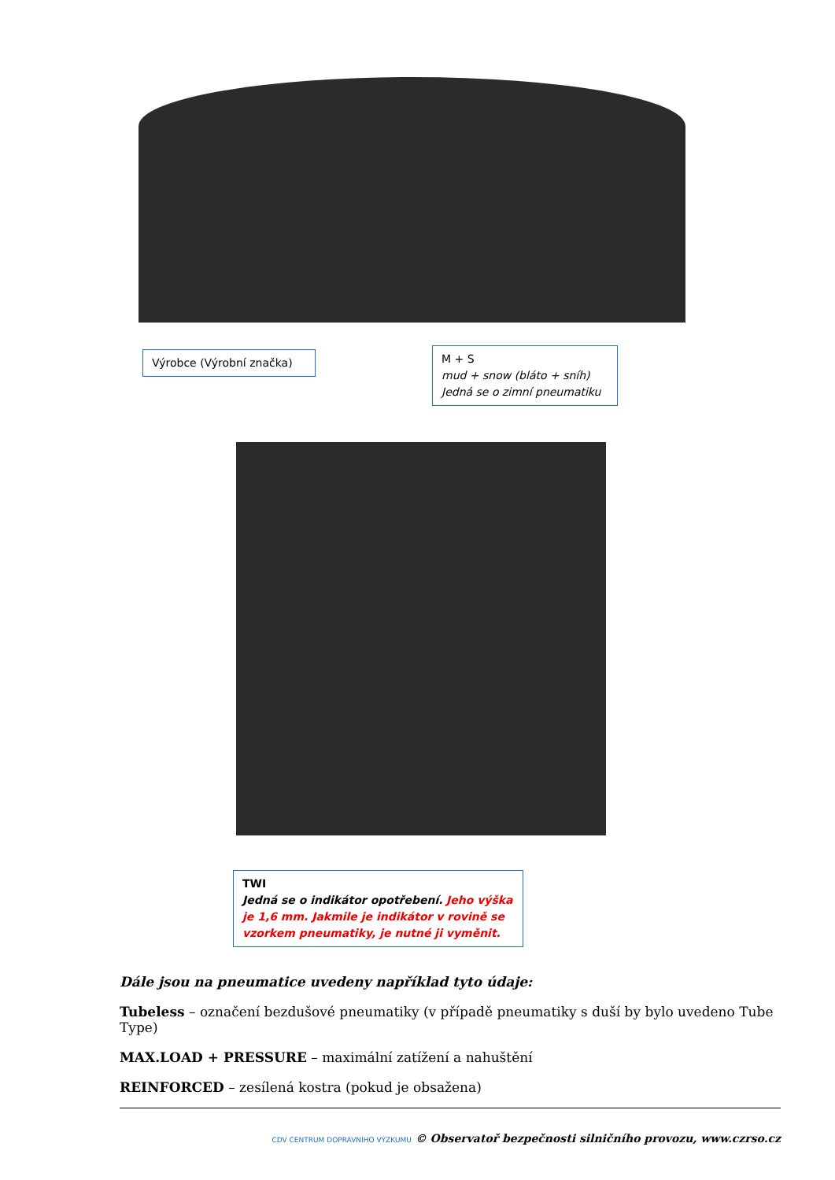Výrobce (Výrobní značka)
M + S
mud + snow (bláto + sníh)
Jedná se o zimní pneumatiku
TWI
Jedná se o indikátor opotřebení. Jeho výška je 1,6 mm. Jakmile je indikátor v rovině se vzorkem pneumatiky, je nutné ji vyměnit.
Dále jsou na pneumatice uvedeny například tyto údaje:
Tubeless – označení bezdušové pneumatiky (v případě pneumatiky s duší by bylo uvedeno Tube Type)
MAX.LOAD + PRESSURE – maximální zatížení a nahuštění
REINFORCED – zesílená kostra (pokud je obsažena)
CDV CENTRUM DOPRAVNÍHO VÝZKUMU © Observatoř bezpečnosti silničního provozu, www.czrso.cz